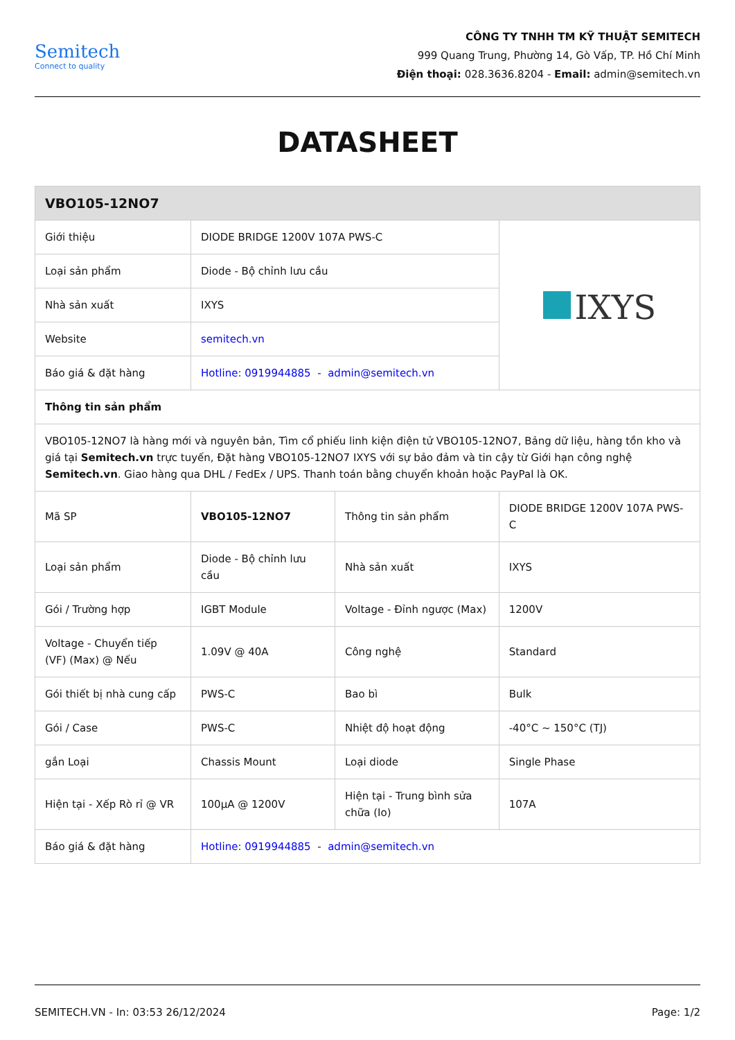Semitech
Connect to quality
CÔNG TY TNHH TM KỸ THUẬT SEMITECH
999 Quang Trung, Phường 14, Gò Vấp, TP. Hồ Chí Minh
Điện thoại: 028.3636.8204 - Email: admin@semitech.vn
DATASHEET
| VBO105-12NO7 | | | |
| --- | --- | --- | --- |
| Giới thiệu | DIODE BRIDGE 1200V 107A PWS-C | | IXYS |
| Loại sản phẩm | Diode - Bộ chỉnh lưu cầu | | |
| Nhà sản xuất | IXYS | | |
| Website | semitech.vn | | |
| Báo giá & đặt hàng | Hotline: 0919944885 - admin@semitech.vn | | |
| Thông tin sản phẩm | | | |
| VBO105-12NO7 là hàng mới và nguyên bản, Tìm cổ phiếu linh kiện điện tử VBO105-12NO7, Bảng dữ liệu, hàng tồn kho và giá tại Semitech.vn trực tuyến, Đặt hàng VBO105-12NO7 IXYS với sự bảo đảm và tin cậy từ Giới hạn công nghệ Semitech.vn . Giao hàng qua DHL / FedEx / UPS. Thanh toán bằng chuyển khoản hoặc PayPal là OK. | | | |
| Mã SP | VBO105-12NO7 | Thông tin sản phẩm | DIODE BRIDGE 1200V 107A PWS-C |
| Loại sản phẩm | Diode - Bộ chỉnh lưu cầu | Nhà sản xuất | IXYS |
| Gói / Trường hợp | IGBT Module | Voltage - Đỉnh ngược (Max) | 1200V |
| Voltage - Chuyển tiếp (VF) (Max) @ Nếu | 1.09V @ 40A | Công nghệ | Standard |
| Gói thiết bị nhà cung cấp | PWS-C | Bao bì | Bulk |
| Gói / Case | PWS-C | Nhiệt độ hoạt động | -40°C ~ 150°C (TJ) |
| gắn Loại | Chassis Mount | Loại diode | Single Phase |
| Hiện tại - Xếp Rò rỉ @ VR | 100µA @ 1200V | Hiện tại - Trung bình sửa chữa (Io) | 107A |
| Báo giá & đặt hàng | Hotline: 0919944885 - admin@semitech.vn | | |
SEMITECH.VN - In: 03:53 26/12/2024 Page: 1/2